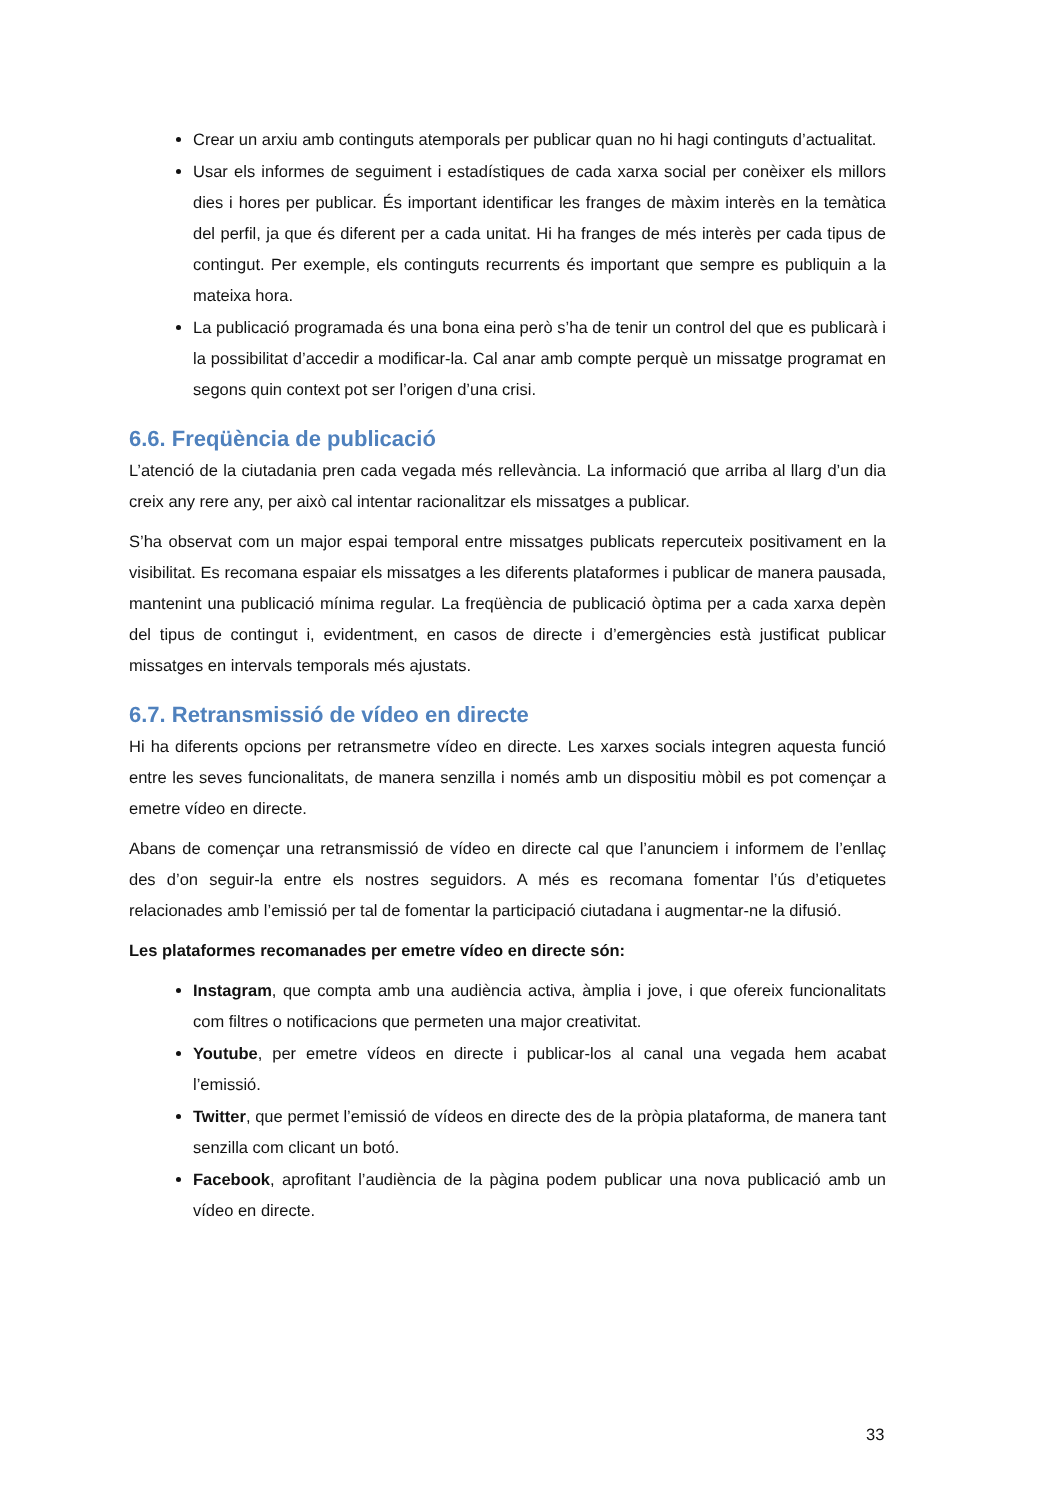Crear un arxiu amb continguts atemporals per publicar quan no hi hagi continguts d’actualitat.
Usar els informes de seguiment i estadístiques de cada xarxa social per conèixer els millors dies i hores per publicar. És important identificar les franges de màxim interès en la temàtica del perfil, ja que és diferent per a cada unitat. Hi ha franges de més interès per cada tipus de contingut. Per exemple, els continguts recurrents és important que sempre es publiquin a la mateixa hora.
La publicació programada és una bona eina però s’ha de tenir un control del que es publicarà i la possibilitat d’accedir a modificar-la. Cal anar amb compte perquè un missatge programat en segons quin context pot ser l’origen d’una crisi.
6.6. Freqüència de publicació
L’atenció de la ciutadania pren cada vegada més rellevància. La informació que arriba al llarg d’un dia creix any rere any, per això cal intentar racionalitzar els missatges a publicar.
S’ha observat com un major espai temporal entre missatges publicats repercuteix positivament en la visibilitat. Es recomana espaiar els missatges a les diferents plataformes i publicar de manera pausada, mantenint una publicació mínima regular. La freqüència de publicació òptima per a cada xarxa depèn del tipus de contingut i, evidentment, en casos de directe i d’emergències està justificat publicar missatges en intervals temporals més ajustats.
6.7. Retransmissió de vídeo en directe
Hi ha diferents opcions per retransmetre vídeo en directe. Les xarxes socials integren aquesta funció entre les seves funcionalitats, de manera senzilla i només amb un dispositiu mòbil es pot començar a emetre vídeo en directe.
Abans de començar una retransmissió de vídeo en directe cal que l’anunciem i informem de l’enllaç des d’on seguir-la entre els nostres seguidors. A més es recomana fomentar l’ús d’etiquetes relacionades amb l’emissió per tal de fomentar la participació ciutadana i augmentar-ne la difusió.
Les plataformes recomanades per emetre vídeo en directe són:
Instagram, que compta amb una audiència activa, àmplia i jove, i que ofereix funcionalitats com filtres o notificacions que permeten una major creativitat.
Youtube, per emetre vídeos en directe i publicar-los al canal una vegada hem acabat l’emissió.
Twitter, que permet l’emissió de vídeos en directe des de la pròpia plataforma, de manera tant senzilla com clicant un botó.
Facebook, aprofitant l’audiència de la pàgina podem publicar una nova publicació amb un vídeo en directe.
33